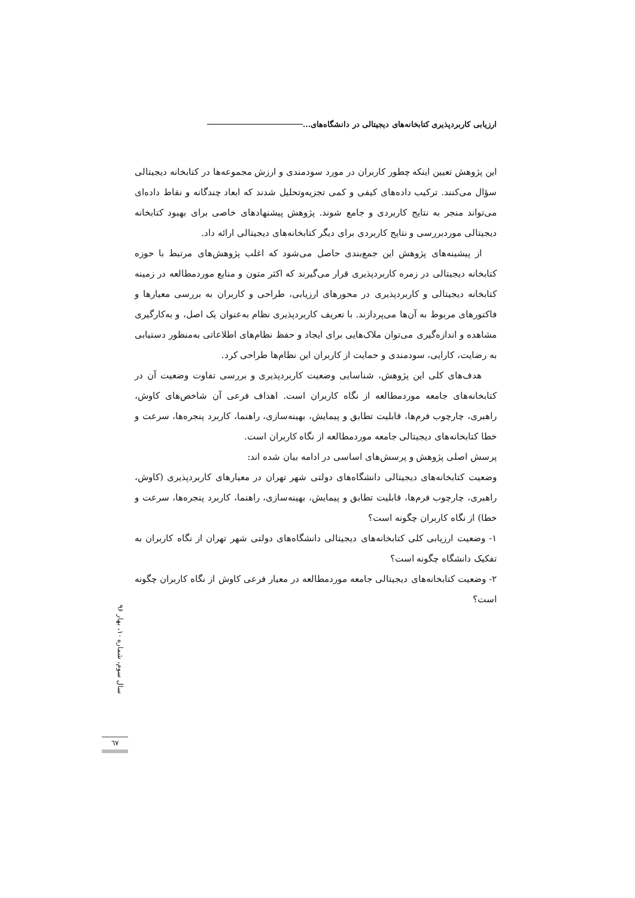ارزیابی کاربردپذیری کتابخانه‌های دیجیتالی در دانشگاه‌های...
این پژوهش تعیین اینکه چطور کاربران در مورد سودمندی و ارزش مجموعه‌ها در کتابخانه دیجیتالی سؤال می‌کنند. ترکیب داده‌های کیفی و کمی تجزیه‌وتحلیل شدند که ابعاد چندگانه و نقاط داده‌ای می‌تواند منجر به نتایج کاربردی و جامع شوند. پژوهش پیشنهادهای خاصی برای بهبود کتابخانه دیجیتالی موردبررسی و نتایج کاربردی برای دیگر کتابخانه‌های دیجیتالی ارائه داد.
از پیشینه‌های پژوهش این جمع‌بندی حاصل می‌شود که اغلب پژوهش‌های مرتبط با حوزه کتابخانه دیجیتالی در زمره کاربردپذیری قرار می‌گیرند که اکثر متون و منابع موردمطالعه در زمینه کتابخانه دیجیتالی و کاربردپذیری در محورهای ارزیابی، طراحی و کاربران به بررسی معیارها و فاکتورهای مربوط به آن‌ها می‌پردازند. با تعریف کاربردپذیری نظام به‌عنوان یک اصل، و به‌کارگیری مشاهده و اندازه‌گیری می‌توان ملاک‌هایی برای ایجاد و حفظ نظام‌های اطلاعاتی به‌منظور دستیابی به رضایت، کارایی، سودمندی و حمایت از کاربران این نظام‌ها طراحی کرد.
هدف‌های کلی این پژوهش، شناسایی وضعیت کاربردپذیری و بررسی تفاوت وضعیت آن در کتابخانه‌های جامعه موردمطالعه از نگاه کاربران است. اهداف فرعی آن شاخص‌های کاوش، راهبری، چارچوب فرم‌ها، قابلیت تطابق و پیمایش، بهینه‌سازی، راهنما، کاربرد پنجره‌ها، سرعت و خطا کتابخانه‌های دیجیتالی جامعه موردمطالعه از نگاه کاربران است.
پرسش اصلی پژوهش و پرسش‌های اساسی در ادامه بیان شده اند:
وضعیت کتابخانه‌های دیجیتالی دانشگاه‌های دولتی شهر تهران در معیارهای کاربردپذیری (کاوش، راهبری، چارچوب فرم‌ها، قابلیت تطابق و پیمایش، بهینه‌سازی، راهنما، کاربرد پنجره‌ها، سرعت و خطا) از نگاه کاربران چگونه است؟
۱- وضعیت ارزیابی کلی کتابخانه‌های دیجیتالی دانشگاه‌های دولتی شهر تهران از نگاه کاربران به تفکیک دانشگاه چگونه است؟
۲- وضعیت کتابخانه‌های دیجیتالی جامعه موردمطالعه در معیار فرعی کاوش از نگاه کاربران چگونه است؟
سال سوم، شماره ۱۰، بهار ۹۶
٦٧